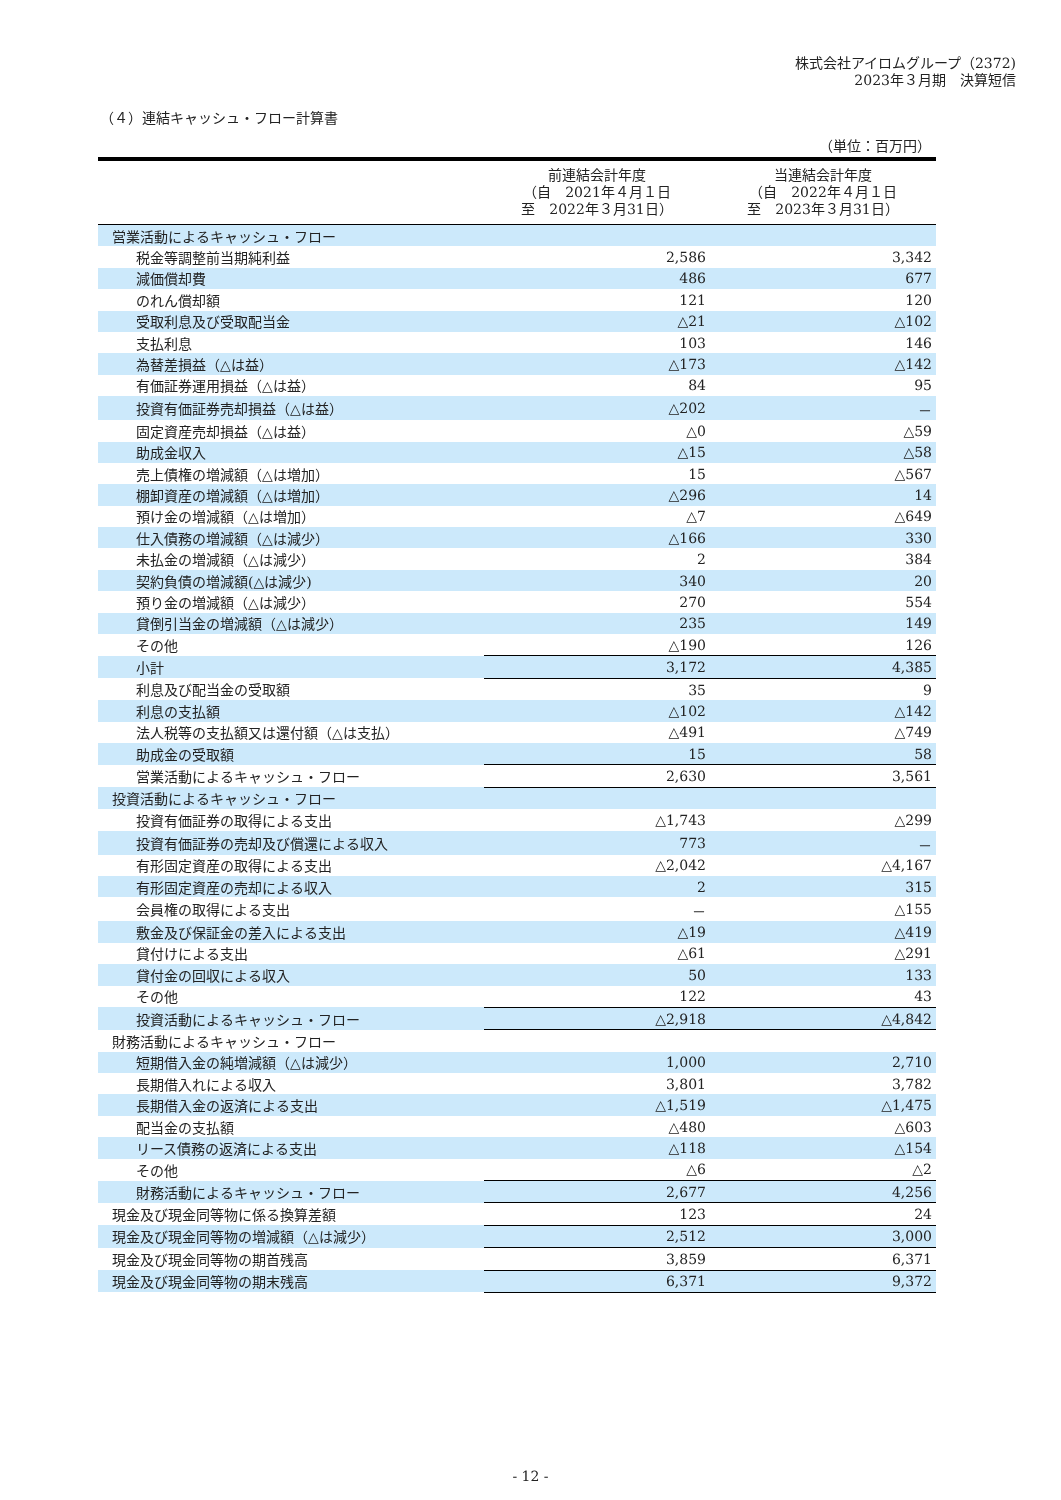株式会社アイロムグループ（2372)
2023年３月期　決算短信
（４）連結キャッシュ・フロー計算書
（単位：百万円）
| | 前連結会計年度 （自 2021年４月１日 至 2022年３月31日） | 当連結会計年度 （自 2022年４月１日 至 2023年３月31日） |
| --- | --- | --- |
| 営業活動によるキャッシュ・フロー | | |
| 税金等調整前当期純利益 | 2,586 | 3,342 |
| 減価償却費 | 486 | 677 |
| のれん償却額 | 121 | 120 |
| 受取利息及び受取配当金 | △21 | △102 |
| 支払利息 | 103 | 146 |
| 為替差損益（△は益） | △173 | △142 |
| 有価証券運用損益（△は益） | 84 | 95 |
| 投資有価証券売却損益（△は益） | △202 | － |
| 固定資産売却損益（△は益） | △0 | △59 |
| 助成金収入 | △15 | △58 |
| 売上債権の増減額（△は増加） | 15 | △567 |
| 棚卸資産の増減額（△は増加） | △296 | 14 |
| 預け金の増減額（△は増加） | △7 | △649 |
| 仕入債務の増減額（△は減少） | △166 | 330 |
| 未払金の増減額（△は減少） | 2 | 384 |
| 契約負債の増減額(△は減少) | 340 | 20 |
| 預り金の増減額（△は減少） | 270 | 554 |
| 貸倒引当金の増減額（△は減少） | 235 | 149 |
| その他 | △190 | 126 |
| 小計 | 3,172 | 4,385 |
| 利息及び配当金の受取額 | 35 | 9 |
| 利息の支払額 | △102 | △142 |
| 法人税等の支払額又は還付額（△は支払） | △491 | △749 |
| 助成金の受取額 | 15 | 58 |
| 営業活動によるキャッシュ・フロー | 2,630 | 3,561 |
| 投資活動によるキャッシュ・フロー | | |
| 投資有価証券の取得による支出 | △1,743 | △299 |
| 投資有価証券の売却及び償還による収入 | 773 | － |
| 有形固定資産の取得による支出 | △2,042 | △4,167 |
| 有形固定資産の売却による収入 | 2 | 315 |
| 会員権の取得による支出 | － | △155 |
| 敷金及び保証金の差入による支出 | △19 | △419 |
| 貸付けによる支出 | △61 | △291 |
| 貸付金の回収による収入 | 50 | 133 |
| その他 | 122 | 43 |
| 投資活動によるキャッシュ・フロー | △2,918 | △4,842 |
| 財務活動によるキャッシュ・フロー | | |
| 短期借入金の純増減額（△は減少） | 1,000 | 2,710 |
| 長期借入れによる収入 | 3,801 | 3,782 |
| 長期借入金の返済による支出 | △1,519 | △1,475 |
| 配当金の支払額 | △480 | △603 |
| リース債務の返済による支出 | △118 | △154 |
| その他 | △6 | △2 |
| 財務活動によるキャッシュ・フロー | 2,677 | 4,256 |
| 現金及び現金同等物に係る換算差額 | 123 | 24 |
| 現金及び現金同等物の増減額（△は減少） | 2,512 | 3,000 |
| 現金及び現金同等物の期首残高 | 3,859 | 6,371 |
| 現金及び現金同等物の期末残高 | 6,371 | 9,372 |
- 12 -